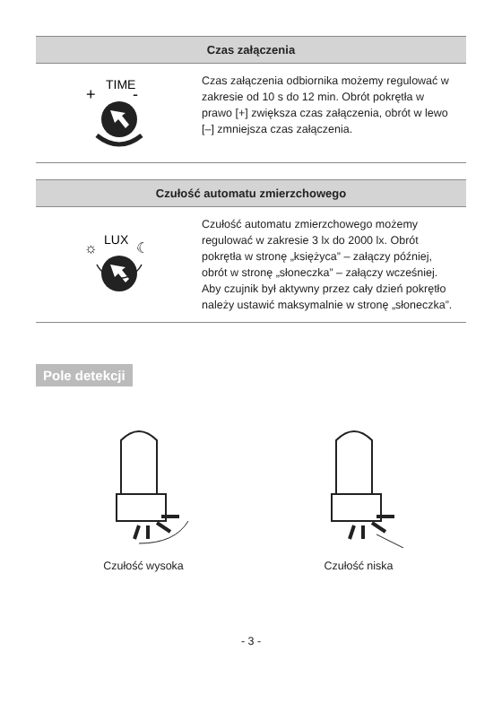Czas załączenia
TIME
+
-
Czas załączenia odbiornika możemy regulować w zakresie od 10 s do 12 min. Obrót pokrętła w prawo [+] zwiększa czas załączenia, obrót w lewo [–] zmniejsza czas załączenia.
Czułość automatu zmierzchowego
☼
LUX
☾
Czułość automatu zmierzchowego możemy regulować w zakresie 3 lx do 2000 lx. Obrót pokrętła w stronę „księżyca” – załączy później, obrót w stronę „słoneczka” – załączy wcześniej.
Aby czujnik był aktywny przez cały dzień pokrętło należy ustawić maksymalnie w stronę „słoneczka”.
Pole detekcji
Czułość wysoka Czułość niska
- 3 -